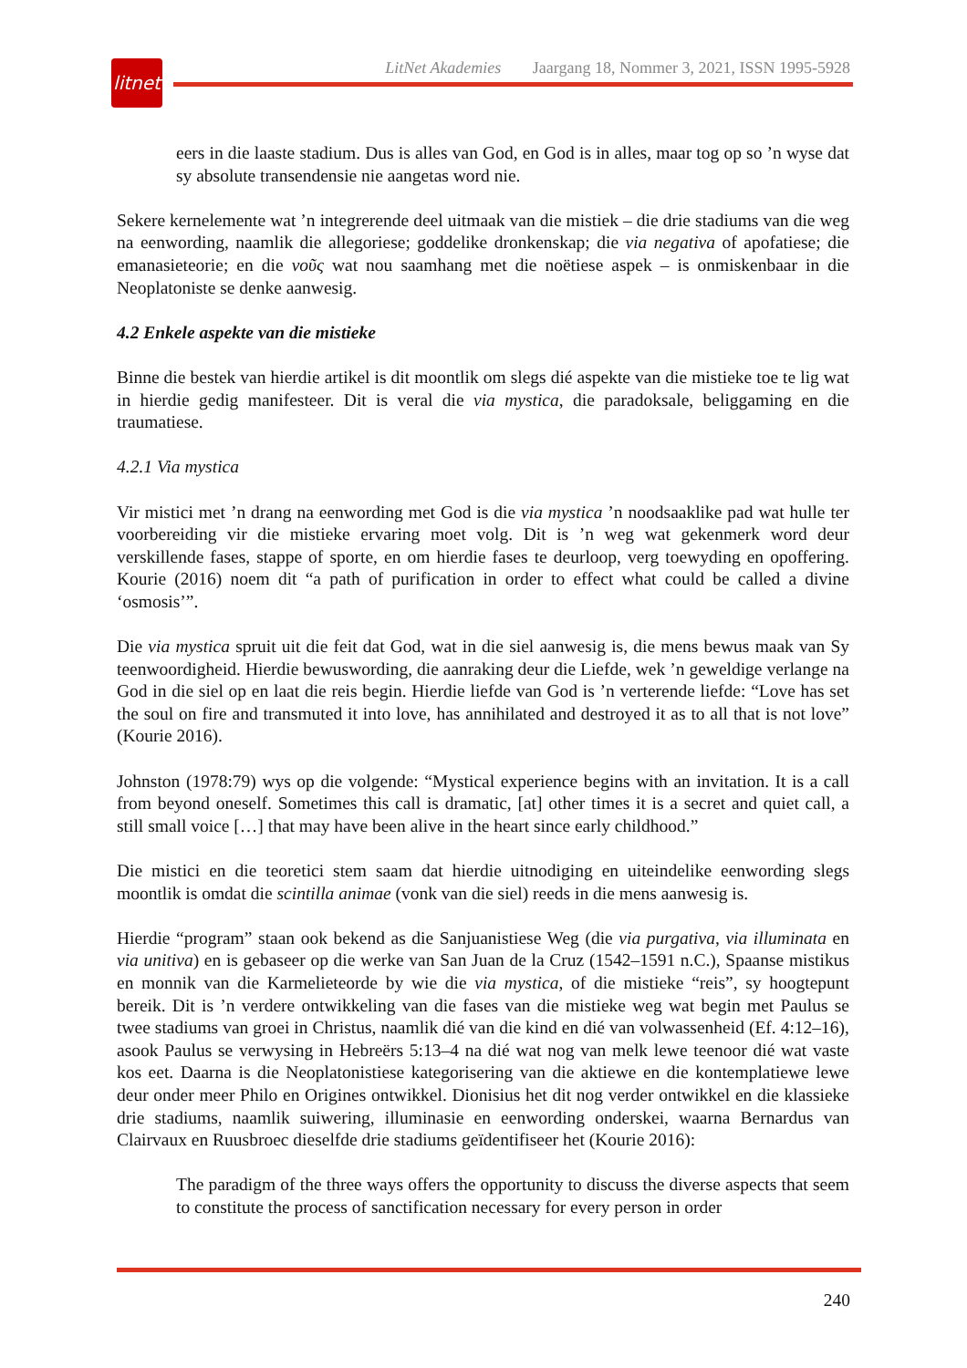litnet
LitNet Akademies Jaargang 18, Nommer 3, 2021, ISSN 1995-5928
eers in die laaste stadium. Dus is alles van God, en God is in alles, maar tog op so ’n wyse dat sy absolute transendensie nie aangetas word nie.
Sekere kernelemente wat ’n integrerende deel uitmaak van die mistiek – die drie stadiums van die weg na eenwording, naamlik die allegoriese; goddelike dronkenskap; die via negativa of apofatiese; die emanasieteorie; en die νοῦς wat nou saamhang met die noëtiese aspek – is onmiskenbaar in die Neoplatoniste se denke aanwesig.
4.2 Enkele aspekte van die mistieke
Binne die bestek van hierdie artikel is dit moontlik om slegs dié aspekte van die mistieke toe te lig wat in hierdie gedig manifesteer. Dit is veral die via mystica, die paradoksale, beliggaming en die traumatiese.
4.2.1 Via mystica
Vir mistici met ’n drang na eenwording met God is die via mystica ’n noodsaaklike pad wat hulle ter voorbereiding vir die mistieke ervaring moet volg. Dit is ’n weg wat gekenmerk word deur verskillende fases, stappe of sporte, en om hierdie fases te deurloop, verg toewyding en opoffering. Kourie (2016) noem dit “a path of purification in order to effect what could be called a divine ‘osmosis’”.
Die via mystica spruit uit die feit dat God, wat in die siel aanwesig is, die mens bewus maak van Sy teenwoordigheid. Hierdie bewuswording, die aanraking deur die Liefde, wek ’n geweldige verlange na God in die siel op en laat die reis begin. Hierdie liefde van God is ’n verterende liefde: “Love has set the soul on fire and transmuted it into love, has annihilated and destroyed it as to all that is not love” (Kourie 2016).
Johnston (1978:79) wys op die volgende: “Mystical experience begins with an invitation. It is a call from beyond oneself. Sometimes this call is dramatic, [at] other times it is a secret and quiet call, a still small voice […] that may have been alive in the heart since early childhood.”
Die mistici en die teoretici stem saam dat hierdie uitnodiging en uiteindelike eenwording slegs moontlik is omdat die scintilla animae (vonk van die siel) reeds in die mens aanwesig is.
Hierdie “program” staan ook bekend as die Sanjuanistiese Weg (die via purgativa, via illuminata en via unitiva) en is gebaseer op die werke van San Juan de la Cruz (1542–1591 n.C.), Spaanse mistikus en monnik van die Karmelieteorde by wie die via mystica, of die mistieke “reis”, sy hoogtepunt bereik. Dit is ’n verdere ontwikkeling van die fases van die mistieke weg wat begin met Paulus se twee stadiums van groei in Christus, naamlik dié van die kind en dié van volwassenheid (Ef. 4:12–16), asook Paulus se verwysing in Hebreërs 5:13–4 na dié wat nog van melk lewe teenoor dié wat vaste kos eet. Daarna is die Neoplatonistiese kategorisering van die aktiewe en die kontemplatiewe lewe deur onder meer Philo en Origines ontwikkel. Dionisius het dit nog verder ontwikkel en die klassieke drie stadiums, naamlik suiwering, illuminasie en eenwording onderskei, waarna Bernardus van Clairvaux en Ruusbroec dieselfde drie stadiums geïdentifiseer het (Kourie 2016):
The paradigm of the three ways offers the opportunity to discuss the diverse aspects that seem to constitute the process of sanctification necessary for every person in order
240